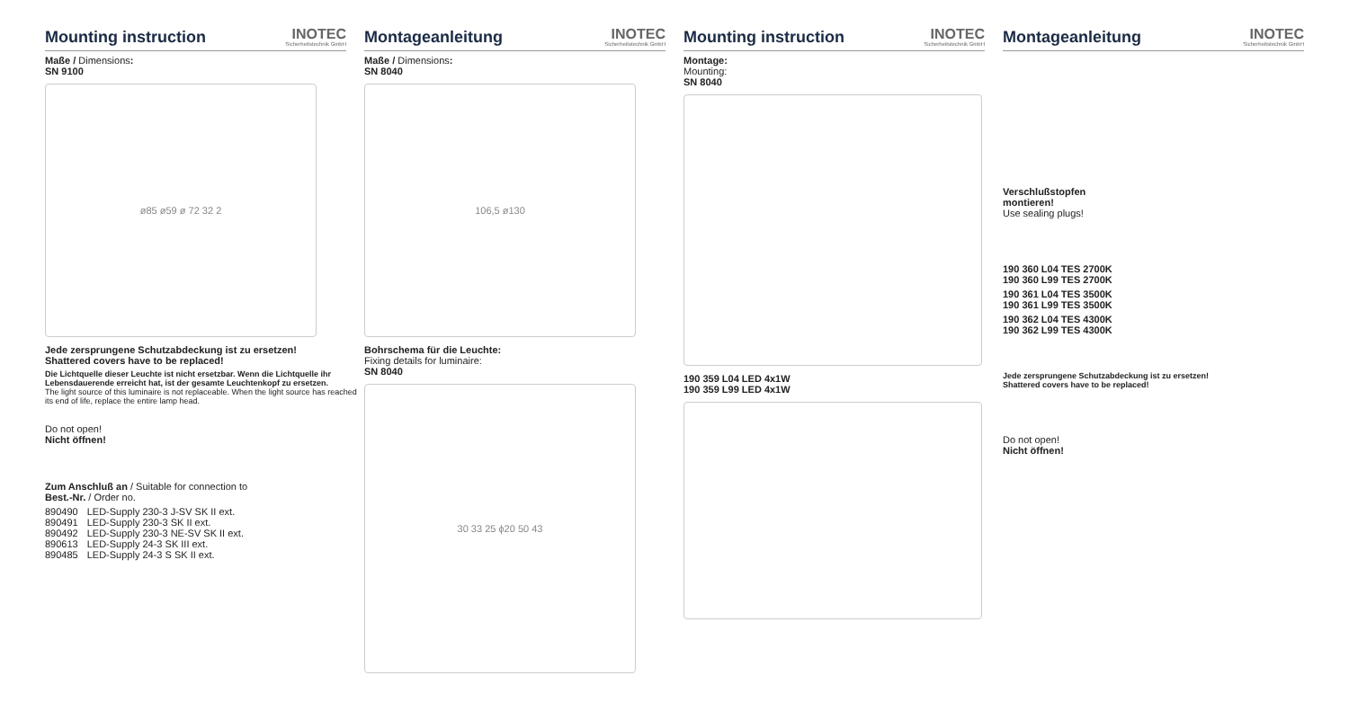Mounting instruction
INOTEC
Sicherheitstechnik GmbH
Maße / Dimensions:
SN 9100
ø85 ø59 ø 72 32 2
Jede zersprungene Schutzabdeckung ist zu ersetzen!
Shattered covers have to be replaced!
Die Lichtquelle dieser Leuchte ist nicht ersetzbar. Wenn die Lichtquelle ihr Lebensdauerende erreicht hat, ist der gesamte Leuchtenkopf zu ersetzen.
The light source of this luminaire is not replaceable. When the light source has reached its end of life, replace the entire lamp head.
Do not open!
Nicht öffnen!
Zum Anschluß an / Suitable for connection to
Best.-Nr. / Order no.
| 890490 | LED-Supply 230-3 J-SV SK II ext. |
| 890491 | LED-Supply 230-3 SK II ext. |
| 890492 | LED-Supply 230-3 NE-SV SK II ext. |
| 890613 | LED-Supply 24-3 SK III ext. |
| 890485 | LED-Supply 24-3 S SK II ext. |
Montageanleitung
INOTEC
Sicherheitstechnik GmbH
Maße / Dimensions:
SN 8040
106,5 ø130
Bohrschema für die Leuchte:
Fixing details for luminaire:
SN 8040
30 33 25 ϕ20 50 43
Mounting instruction
INOTEC
Sicherheitstechnik GmbH
Montage:
Mounting:
SN 8040
190 359 L04 LED 4x1W
190 359 L99 LED 4x1W
Montageanleitung
INOTEC
Sicherheitstechnik GmbH
Verschlußstopfen
montieren!
Use sealing plugs!
190 360 L04 TES 2700K
190 360 L99 TES 2700K
190 361 L04 TES 3500K
190 361 L99 TES 3500K
190 362 L04 TES 4300K
190 362 L99 TES 4300K
Jede zersprungene Schutzabdeckung ist zu ersetzen!
Shattered covers have to be replaced!
Do not open!
Nicht öffnen!